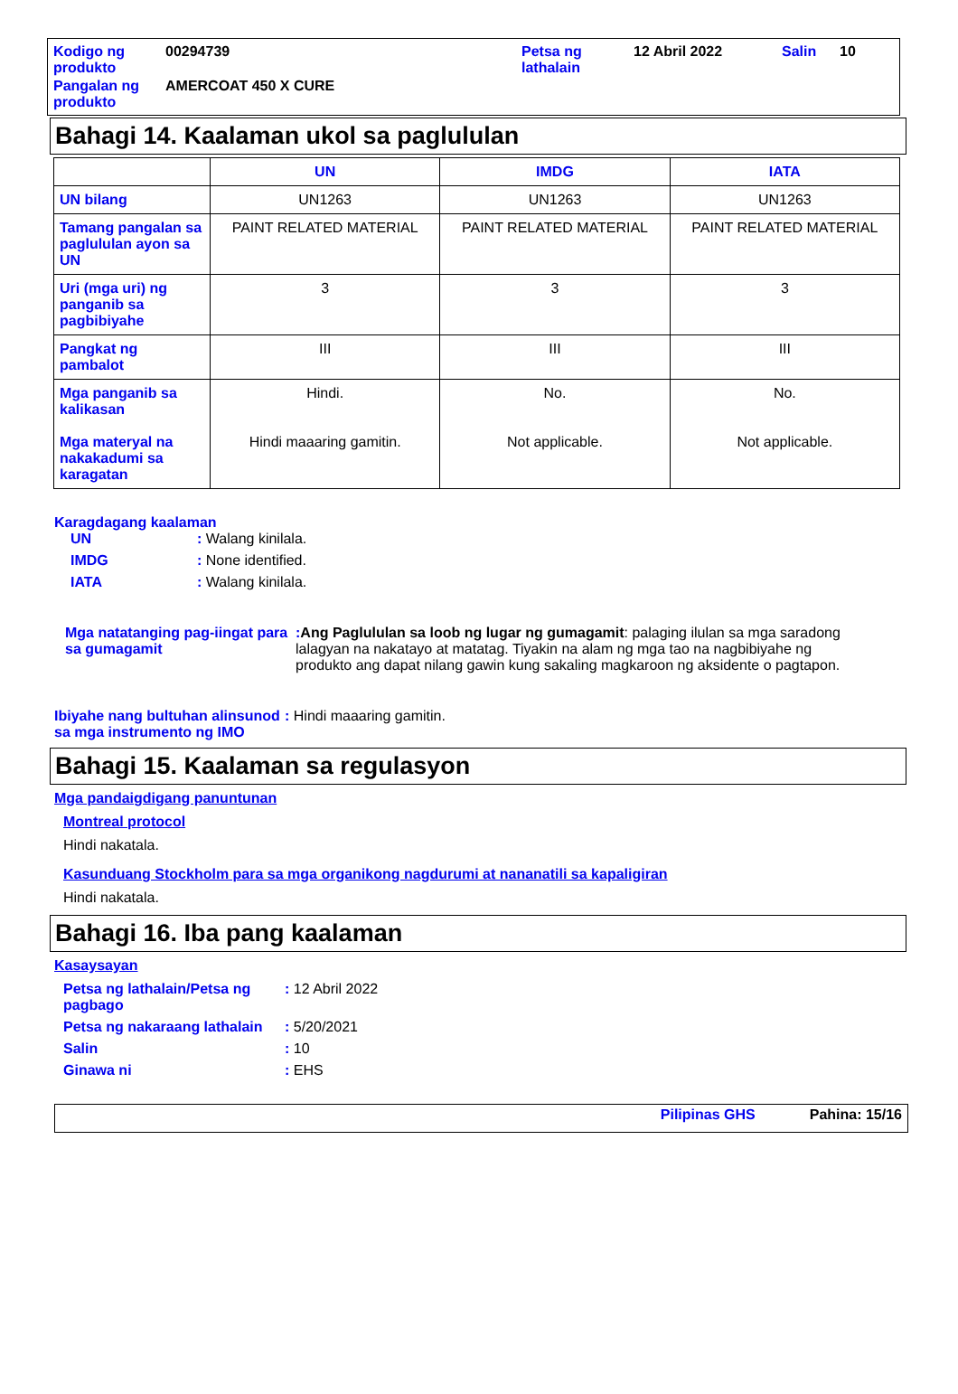| Kodigo ng produkto | 00294739 | Petsa ng lathalain | 12 Abril 2022 | Salin | 10 |
| Pangalan ng produkto | AMERCOAT 450 X CURE | | | | |
Bahagi 14. Kaalaman ukol sa paglululan
| | UN | IMDG | IATA |
| --- | --- | --- | --- |
| UN bilang | UN1263 | UN1263 | UN1263 |
| Tamang pangalan sa paglululan ayon sa UN | PAINT RELATED MATERIAL | PAINT RELATED MATERIAL | PAINT RELATED MATERIAL |
| Uri (mga uri) ng panganib sa pagbibiyahe | 3 | 3 | 3 |
| Pangkat ng pambalot | III | III | III |
| Mga panganib sa kalikasan Mga materyal na nakakadumi sa karagatan | Hindi. Hindi maaaring gamitin. | No. Not applicable. | No. Not applicable. |
Karagdagang kaalaman
UN: Walang kinilala.
IMDG: None identified.
IATA: Walang kinilala.
Mga natatanging pag-iingat para sa gumagamit: Ang Paglululan sa loob ng lugar ng gumagamit: palaging ilulan sa mga saradong lalagyan na nakatayo at matatag. Tiyakin na alam ng mga tao na nagbibiyahe ng produkto ang dapat nilang gawin kung sakaling magkaroon ng aksidente o pagtapon.
Ibiyahe nang bultuhan alinsunod sa mga instrumento ng IMO: Hindi maaaring gamitin.
Bahagi 15. Kaalaman sa regulasyon
Mga pandaigdigang panuntunan
Montreal protocol
Hindi nakatala.
Kasunduang Stockholm para sa mga organikong nagdurumi at nananatili sa kapaligiran
Hindi nakatala.
Bahagi 16. Iba pang kaalaman
Kasaysayan
Petsa ng lathalain/Petsa ng pagbago: 12 Abril 2022
Petsa ng nakaraang lathalain: 5/20/2021
Salin: 10
Ginawa ni: EHS
Pilipinas GHS Pahina: 15/16